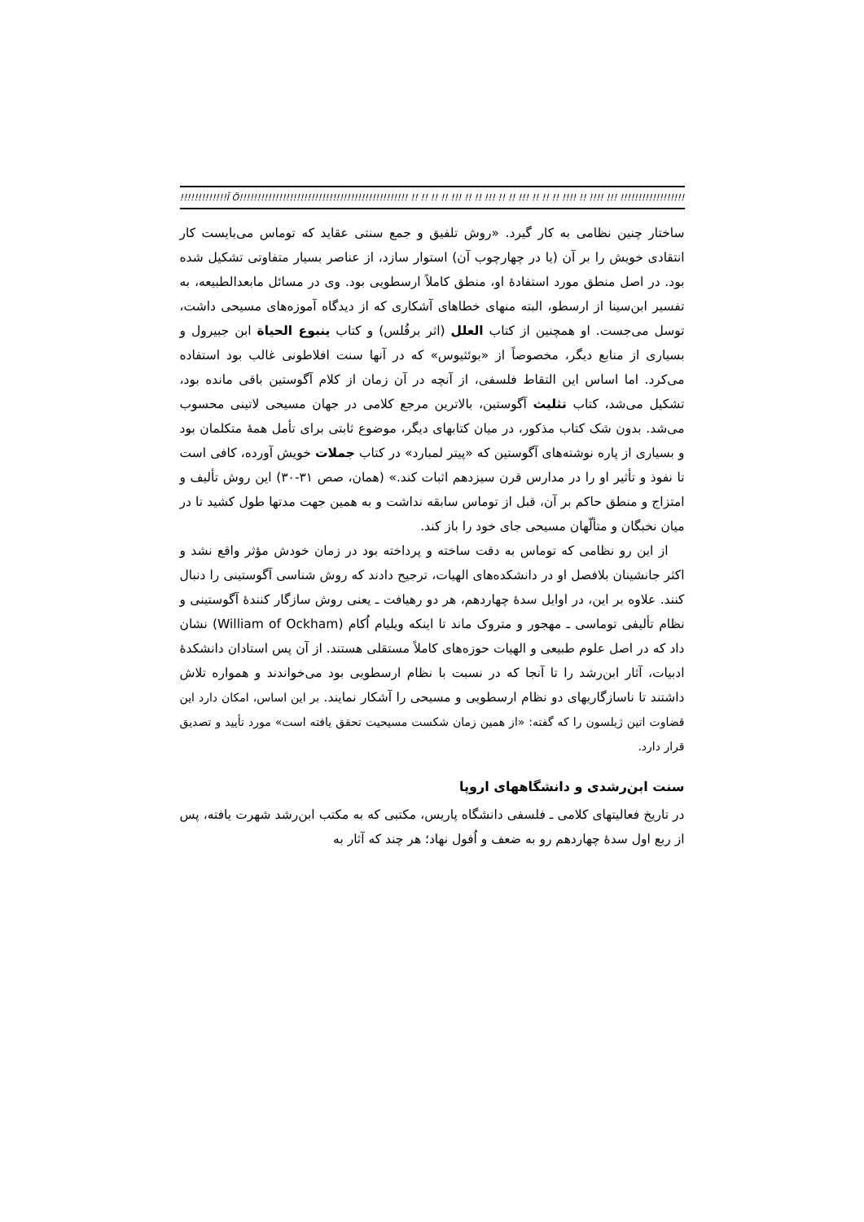!!!!!!!!!!!!!Ĭ Ö!!!!!!!!!!!!!!!!!!!!!!!!!!!!!!!!!!!!!!!!!!!!!!! !! !! !! !! !!! !! !! !!! !! !! !!! !! !! !! !!!! !! !!!! !!! !!!!!!!!!!!!!!!!!!!!!!!!!!!!!!!!!!!!!!!!!!!!!!!!!!!!
ساختار چنین نظامی به کار گیرد. «روش تلفیق و جمع سنتی عقاید که توماس می‌بایست کار انتقادی خویش را بر آن (یا در چهارچوب آن) استوار سازد، از عناصر بسیار متفاوتی تشکیل شده بود. در اصل منطق مورد استفادهٔ او، منطق کاملاً ارسطویی بود. وی در مسائل مابعدالطبیعه، به تفسیر ابن‌سینا از ارسطو، البته منهای خطاهای آشکاری که از دیدگاه آموزه‌های مسیحی داشت، توسل می‌جست. او همچنین از کتاب العلل (اثر برقُلس) و کتاب ینبوع الحیاة ابن جبیرول و بسیاری از منابع دیگر، مخصوصاً از «بوئثیوس» که در آنها سنت افلاطونی غالب بود استفاده می‌کرد. اما اساس این التقاط فلسفی، از آنچه در آن زمان از کلام آگوستین باقی مانده بود، تشکیل می‌شد، کتاب تثلیث آگوستین، بالاترین مرجع کلامی در جهان مسیحی لاتینی محسوب می‌شد. بدون شک کتاب مذکور، در میان کتابهای دیگر، موضوع ثابتی برای تأمل همهٔ متکلمان بود و بسیاری از پاره نوشته‌های آگوستین که «پیتر لمبارد» در کتاب جملات خویش آورده، کافی است تا نفوذ و تأثیر او را در مدارس قرن سیزدهم اثبات کند.» (همان، صص ۳۱-۳۰) این روش تألیف و امتزاج و منطق حاکم بر آن، قبل از توماس سابقه نداشت و به همین جهت مدتها طول کشید تا در میان نخبگان و متألّهان مسیحی جای خود را باز کند.
از این رو نظامی که توماس به دقت ساخته و پرداخته بود در زمان خودش مؤثر واقع نشد و اکثر جانشینان بلافصل او در دانشکده‌های الهیات، ترجیح دادند که روش شناسی آگوستینی را دنبال کنند. علاوه بر این، در اوایل سدهٔ چهاردهم، هر دو رهیافت ـ یعنی روش سازگار کنندهٔ آگوستینی و نظام تألیفی توماسی ـ مهجور و متروک ماند تا اینکه ویلیام اُکام (William of Ockham) نشان داد که در اصل علوم طبیعی و الهیات حوزه‌های کاملاً مستقلی هستند. از آن پس استادان دانشکدهٔ ادبیات، آثار ابن‌رشد را تا آنجا که در نسبت با نظام ارسطویی بود می‌خواندند و همواره تلاش داشتند تا ناسازگاریهای دو نظام ارسطویی و مسیحی را آشکار نمایند. بر این اساس، امکان دارد این قضاوت اتین ژیلسون را که گفته: «از همین زمان شکست مسیحیت تحقق یافته است» مورد تأیید و تصدیق قرار دارد.
سنت ابن‌رشدی و دانشگاههای اروپا
در تاریخ فعالیتهای کلامی ـ فلسفی دانشگاه پاریس، مکتبی که به مکتب ابن‌رشد شهرت یافته، پس از ربع اول سدهٔ چهاردهم رو به ضعف و اُفول نهاد؛ هر چند که آثار به